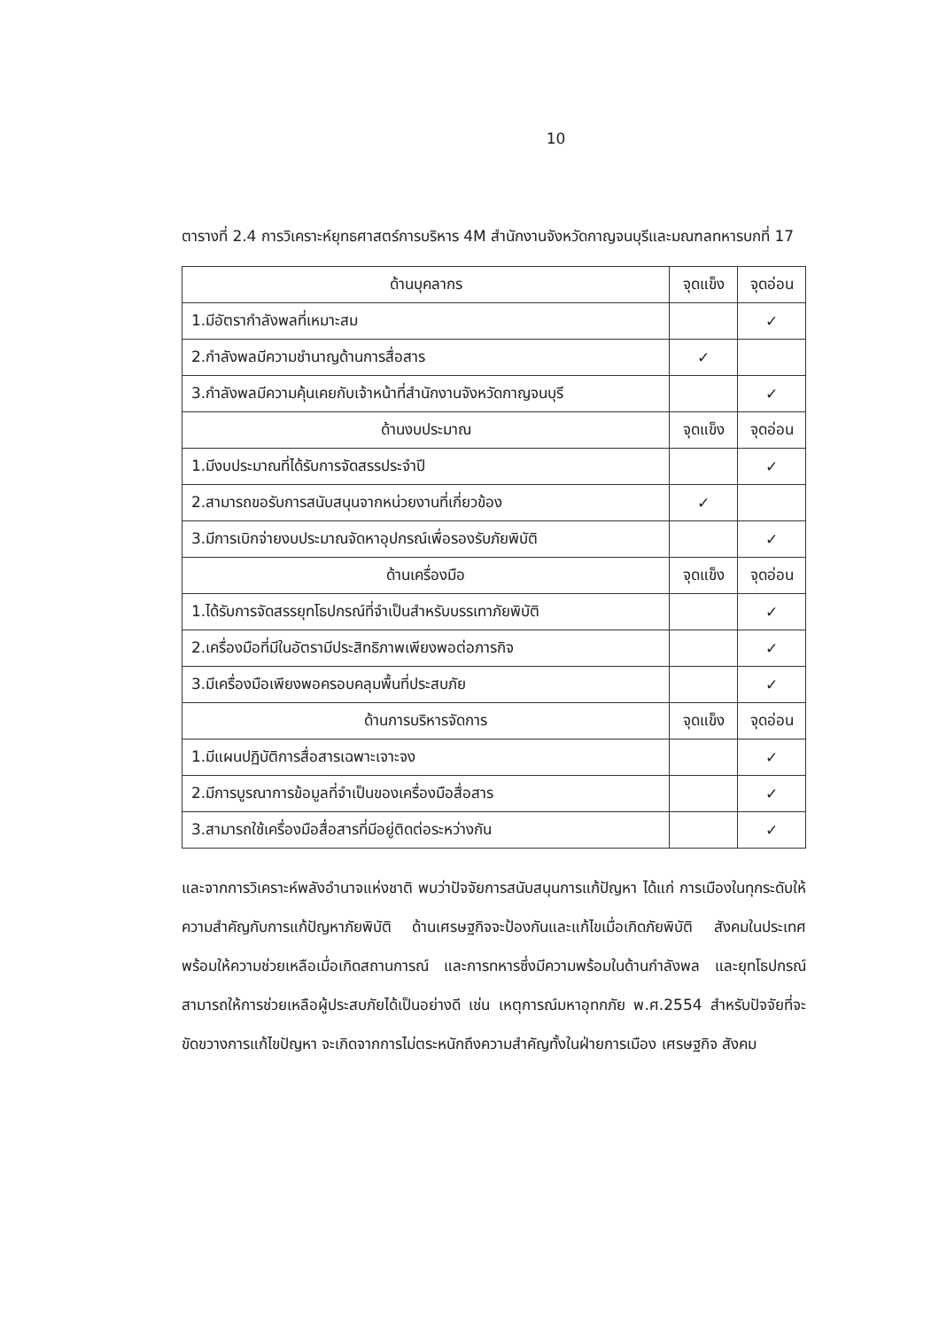10
ตารางที่ 2.4 การวิเคราะห์ยุทธศาสตร์การบริหาร 4M สำนักงานจังหวัดกาญจนบุรีและมณฑลทหารบกที่ 17
| ด้านบุคลากร | จุดแข็ง | จุดอ่อน |
| 1.มีอัตรากำลังพลที่เหมาะสม | | ✓ |
| 2.กำลังพลมีความชำนาญด้านการสื่อสาร | ✓ | |
| 3.กำลังพลมีความคุ้นเคยกับเจ้าหน้าที่สำนักงานจังหวัดกาญจนบุรี | | ✓ |
| ด้านงบประมาณ | จุดแข็ง | จุดอ่อน |
| 1.มีงบประมาณที่ได้รับการจัดสรรประจำปี | | ✓ |
| 2.สามารถขอรับการสนับสนุนจากหน่วยงานที่เกี่ยวข้อง | ✓ | |
| 3.มีการเบิกจ่ายงบประมาณจัดหาอุปกรณ์เพื่อรองรับภัยพิบัติ | | ✓ |
| ด้านเครื่องมือ | จุดแข็ง | จุดอ่อน |
| 1.ได้รับการจัดสรรยุทโธปกรณ์ที่จำเป็นสำหรับบรรเทาภัยพิบัติ | | ✓ |
| 2.เครื่องมือที่มีในอัตรามีประสิทธิภาพเพียงพอต่อภารกิจ | | ✓ |
| 3.มีเครื่องมือเพียงพอครอบคลุมพื้นที่ประสบภัย | | ✓ |
| ด้านการบริหารจัดการ | จุดแข็ง | จุดอ่อน |
| 1.มีแผนปฏิบัติการสื่อสารเฉพาะเจาะจง | | ✓ |
| 2.มีการบูรณาการข้อมูลที่จำเป็นของเครื่องมือสื่อสาร | | ✓ |
| 3.สามารถใช้เครื่องมือสื่อสารที่มีอยู่ติดต่อระหว่างกัน | | ✓ |
และจากการวิเคราะห์พลังอำนาจแห่งชาติ พบว่าปัจจัยการสนับสนุนการแก้ปัญหา ได้แก่ การเมืองในทุกระดับให้ความสำคัญกับการแก้ปัญหาภัยพิบัติ ด้านเศรษฐกิจจะป้องกันและแก้ไขเมื่อเกิดภัยพิบัติ สังคมในประเทศพร้อมให้ความช่วยเหลือเมื่อเกิดสถานการณ์ และการทหารซึ่งมีความพร้อมในด้านกำลังพล และยุทโธปกรณ์ สามารถให้การช่วยเหลือผู้ประสบภัยได้เป็นอย่างดี เช่น เหตุการณ์มหาอุทกภัย พ.ศ.2554 สำหรับปัจจัยที่จะขัดขวางการแก้ไขปัญหา จะเกิดจากการไม่ตระหนักถึงความสำคัญทั้งในฝ่ายการเมือง เศรษฐกิจ สังคม